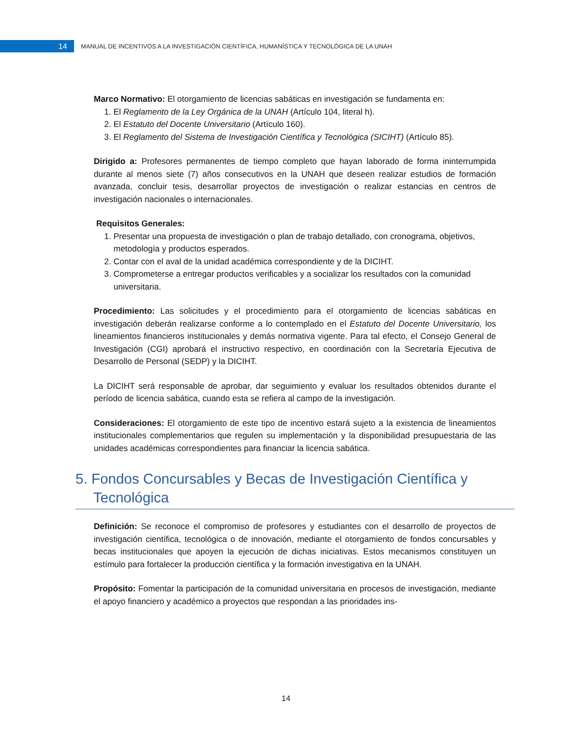14
MANUAL DE INCENTIVOS A LA INVESTIGACIÓN CIENTÍFICA, HUMANÍSTICA Y TECNOLÓGICA DE LA UNAH
Marco Normativo: El otorgamiento de licencias sabáticas en investigación se fundamenta en:
1. El Reglamento de la Ley Orgánica de la UNAH (Artículo 104, literal h).
2. El Estatuto del Docente Universitario (Artículo 160).
3. El Reglamento del Sistema de Investigación Científica y Tecnológica (SICIHT) (Artículo 85).
Dirigido a: Profesores permanentes de tiempo completo que hayan laborado de forma ininterrumpida durante al menos siete (7) años consecutivos en la UNAH que deseen realizar estudios de formación avanzada, concluir tesis, desarrollar proyectos de investigación o realizar estancias en centros de investigación nacionales o internacionales.
Requisitos Generales:
1. Presentar una propuesta de investigación o plan de trabajo detallado, con cronograma, objetivos, metodología y productos esperados.
2. Contar con el aval de la unidad académica correspondiente y de la DICIHT.
3. Comprometerse a entregar productos verificables y a socializar los resultados con la comunidad universitaria.
Procedimiento: Las solicitudes y el procedimiento para el otorgamiento de licencias sabáticas en investigación deberán realizarse conforme a lo contemplado en el Estatuto del Docente Universitario, los lineamientos financieros institucionales y demás normativa vigente. Para tal efecto, el Consejo General de Investigación (CGI) aprobará el instructivo respectivo, en coordinación con la Secretaría Ejecutiva de Desarrollo de Personal (SEDP) y la DICIHT.
La DICIHT será responsable de aprobar, dar seguimiento y evaluar los resultados obtenidos durante el período de licencia sabática, cuando esta se refiera al campo de la investigación.
Consideraciones: El otorgamiento de este tipo de incentivo estará sujeto a la existencia de lineamientos institucionales complementarios que regulen su implementación y la disponibilidad presupuestaria de las unidades académicas correspondientes para financiar la licencia sabática.
5. Fondos Concursables y Becas de Investigación Científica y Tecnológica
Definición: Se reconoce el compromiso de profesores y estudiantes con el desarrollo de proyectos de investigación científica, tecnológica o de innovación, mediante el otorgamiento de fondos concursables y becas institucionales que apoyen la ejecución de dichas iniciativas. Estos mecanismos constituyen un estímulo para fortalecer la producción científica y la formación investigativa en la UNAH.
Propósito: Fomentar la participación de la comunidad universitaria en procesos de investigación, mediante el apoyo financiero y académico a proyectos que respondan a las prioridades ins-
14